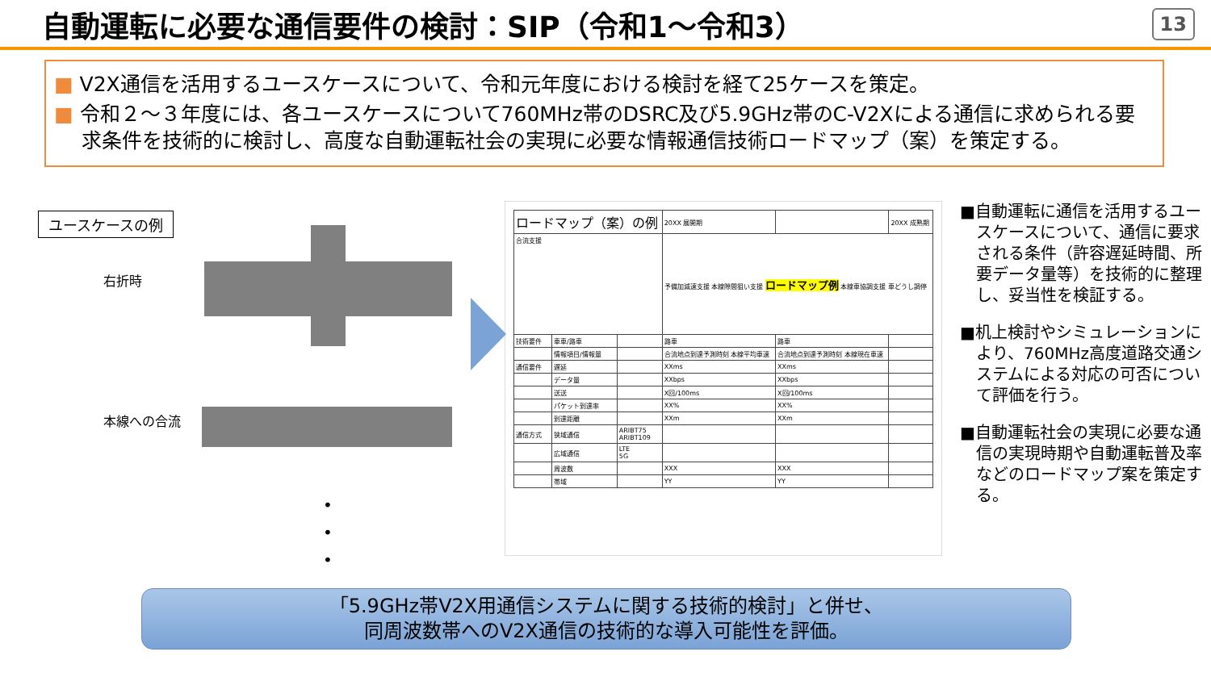自動運転に必要な通信要件の検討：SIP（令和1～令和3）
13
■ V2X通信を活用するユースケースについて、令和元年度における検討を経て25ケースを策定。
■ 令和２～３年度には、各ユースケースについて760MHz帯のDSRC及び5.9GHz帯のC-V2Xによる通信に求められる要求条件を技術的に検討し、高度な自動運転社会の実現に必要な情報通信技術ロードマップ（案）を策定する。
ユースケースの例
右折時
本線への合流
•
•
•
| ロードマップ（案）の例 | | | 20XX 展開期 | | 20XX 成熟期 |
| 合流支援 | | | 予備加減速支援 本線隙間狙い支援 ロードマップ例 本線車協調支援 車どうし調停 | | |
| 技術要件 | 車車/路車 | | 路車 | 路車 | |
| | 情報項目/情報量 | | 合流地点到達予測時刻 本線平均車速 | 合流地点到達予測時刻 本線現在車速 | |
| 通信要件 | 遅延 | | XXms | XXms | |
| | データ量 | | XXbps | XXbps | |
| | 送送 | | X回/100ms | X回/100ms | |
| | パケット到達率 | | XX% | XX% | |
| | 到達距離 | | XXm | XXm | |
| 通信方式 | 狭域通信 | ARIBT75 ARIBT109 | | | |
| | 広域通信 | LTE 5G | | | |
| | 周波数 | | XXX | XXX | |
| | 帯域 | | YY | YY | |
■自動運転に通信を活用するユースケースについて、通信に要求される条件（許容遅延時間、所要データ量等）を技術的に整理し、妥当性を検証する。
■机上検討やシミュレーションにより、760MHz高度道路交通システムによる対応の可否について評価を行う。
■自動運転社会の実現に必要な通信の実現時期や自動運転普及率などのロードマップ案を策定する。
「5.9GHz帯V2X用通信システムに関する技術的検討」と併せ、
同周波数帯へのV2X通信の技術的な導入可能性を評価。